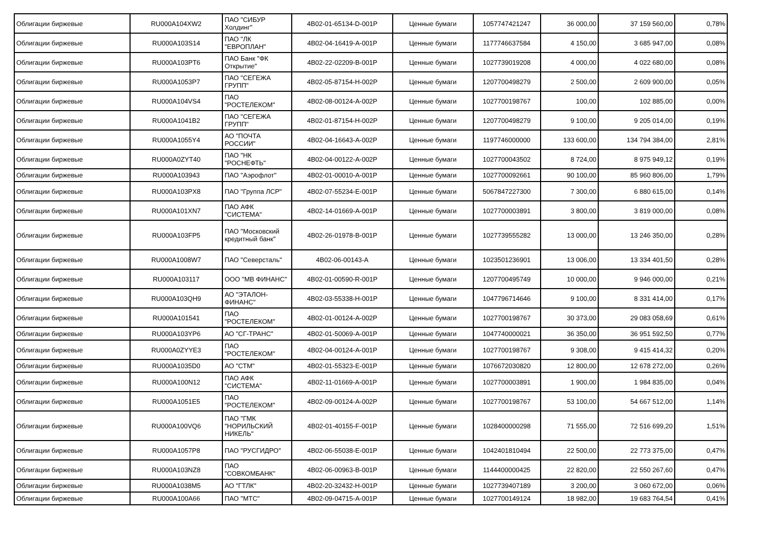| Облигации биржевые | RU000A104XW2 | ПАО "СИБУР Холдинг" | 4B02-01-65134-D-001P | Ценные бумаги | 1057747421247 | 36 000,00 | 37 159 560,00 | 0,78% |
| Облигации биржевые | RU000A103S14 | ПАО "ЛК "ЕВРОПЛАН" | 4B02-04-16419-A-001P | Ценные бумаги | 1177746637584 | 4 150,00 | 3 685 947,00 | 0,08% |
| Облигации биржевые | RU000A103PT6 | ПАО Банк "ФК Открытие" | 4B02-22-02209-B-001P | Ценные бумаги | 1027739019208 | 4 000,00 | 4 022 680,00 | 0,08% |
| Облигации биржевые | RU000A1053P7 | ПАО "СЕГЕЖА ГРУПП" | 4B02-05-87154-H-002P | Ценные бумаги | 1207700498279 | 2 500,00 | 2 609 900,00 | 0,05% |
| Облигации биржевые | RU000A104VS4 | ПАО "РОСТЕЛЕКОМ" | 4B02-08-00124-A-002P | Ценные бумаги | 1027700198767 | 100,00 | 102 885,00 | 0,00% |
| Облигации биржевые | RU000A1041B2 | ПАО "СЕГЕЖА ГРУПП" | 4B02-01-87154-H-002P | Ценные бумаги | 1207700498279 | 9 100,00 | 9 205 014,00 | 0,19% |
| Облигации биржевые | RU000A1055Y4 | АО "ПОЧТА РОССИИ" | 4B02-04-16643-A-002P | Ценные бумаги | 1197746000000 | 133 600,00 | 134 794 384,00 | 2,81% |
| Облигации биржевые | RU000A0ZYT40 | ПАО "НК "РОСНЕФТЬ" | 4B02-04-00122-A-002P | Ценные бумаги | 1027700043502 | 8 724,00 | 8 975 949,12 | 0,19% |
| Облигации биржевые | RU000A103943 | ПАО "Аэрофлот" | 4B02-01-00010-A-001P | Ценные бумаги | 1027700092661 | 90 100,00 | 85 960 806,00 | 1,79% |
| Облигации биржевые | RU000A103PX8 | ПАО "Группа ЛСР" | 4B02-07-55234-E-001P | Ценные бумаги | 5067847227300 | 7 300,00 | 6 880 615,00 | 0,14% |
| Облигации биржевые | RU000A101XN7 | ПАО АФК "СИСТЕМА" | 4B02-14-01669-A-001P | Ценные бумаги | 1027700003891 | 3 800,00 | 3 819 000,00 | 0,08% |
| Облигации биржевые | RU000A103FP5 | ПАО "Московский кредитный банк" | 4B02-26-01978-B-001P | Ценные бумаги | 1027739555282 | 13 000,00 | 13 246 350,00 | 0,28% |
| Облигации биржевые | RU000A1008W7 | ПАО "Северсталь" | 4B02-06-00143-A | Ценные бумаги | 1023501236901 | 13 006,00 | 13 334 401,50 | 0,28% |
| Облигации биржевые | RU000A103117 | ООО "МВ ФИНАНС" | 4B02-01-00590-R-001P | Ценные бумаги | 1207700495749 | 10 000,00 | 9 946 000,00 | 0,21% |
| Облигации биржевые | RU000A103QH9 | АО "ЭТАЛОН-ФИНАНС" | 4B02-03-55338-H-001P | Ценные бумаги | 1047796714646 | 9 100,00 | 8 331 414,00 | 0,17% |
| Облигации биржевые | RU000A101541 | ПАО "РОСТЕЛЕКОМ" | 4B02-01-00124-A-002P | Ценные бумаги | 1027700198767 | 30 373,00 | 29 083 058,69 | 0,61% |
| Облигации биржевые | RU000A103YP6 | АО "СГ-ТРАНС" | 4B02-01-50069-A-001P | Ценные бумаги | 1047740000021 | 36 350,00 | 36 951 592,50 | 0,77% |
| Облигации биржевые | RU000A0ZYYE3 | ПАО "РОСТЕЛЕКОМ" | 4B02-04-00124-A-001P | Ценные бумаги | 1027700198767 | 9 308,00 | 9 415 414,32 | 0,20% |
| Облигации биржевые | RU000A1035D0 | АО "СТМ" | 4B02-01-55323-E-001P | Ценные бумаги | 1076672030820 | 12 800,00 | 12 678 272,00 | 0,26% |
| Облигации биржевые | RU000A100N12 | ПАО АФК "СИСТЕМА" | 4B02-11-01669-A-001P | Ценные бумаги | 1027700003891 | 1 900,00 | 1 984 835,00 | 0,04% |
| Облигации биржевые | RU000A1051E5 | ПАО "РОСТЕЛЕКОМ" | 4B02-09-00124-A-002P | Ценные бумаги | 1027700198767 | 53 100,00 | 54 667 512,00 | 1,14% |
| Облигации биржевые | RU000A100VQ6 | ПАО "ГМК "НОРИЛЬСКИЙ НИКЕЛЬ" | 4B02-01-40155-F-001P | Ценные бумаги | 1028400000298 | 71 555,00 | 72 516 699,20 | 1,51% |
| Облигации биржевые | RU000A1057P8 | ПАО "РУСГИДРО" | 4B02-06-55038-E-001P | Ценные бумаги | 1042401810494 | 22 500,00 | 22 773 375,00 | 0,47% |
| Облигации биржевые | RU000A103NZ8 | ПАО "СОВКОМБАНК" | 4B02-06-00963-B-001P | Ценные бумаги | 1144400000425 | 22 820,00 | 22 550 267,60 | 0,47% |
| Облигации биржевые | RU000A1038M5 | АО "ГТЛК" | 4B02-20-32432-H-001P | Ценные бумаги | 1027739407189 | 3 200,00 | 3 060 672,00 | 0,06% |
| Облигации биржевые | RU000A100A66 | ПАО "МТС" | 4B02-09-04715-A-001P | Ценные бумаги | 1027700149124 | 18 982,00 | 19 683 764,54 | 0,41% |